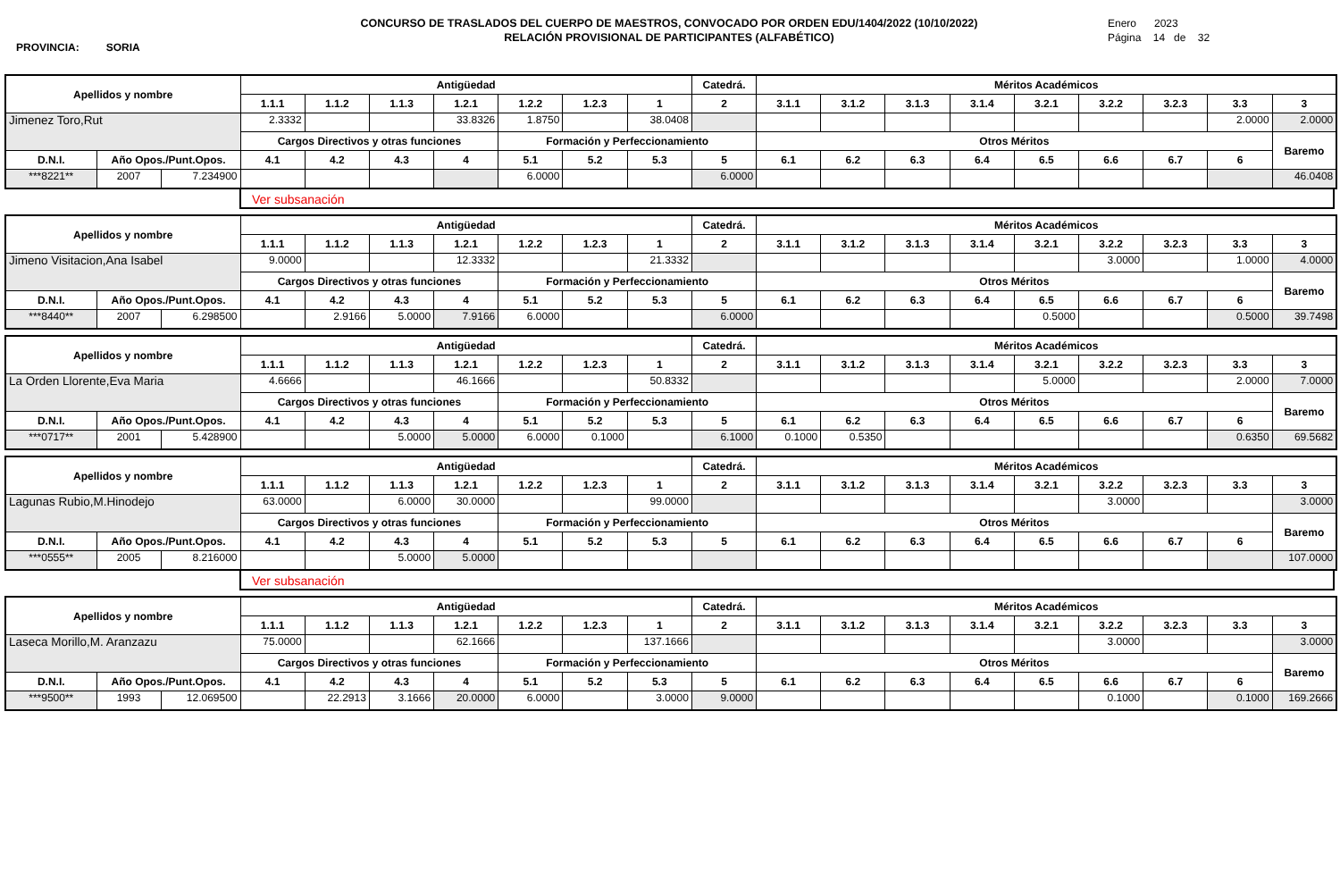PROVINCIA: SORIA
CONCURSO DE TRASLADOS DEL CUERPO DE MAESTROS, CONVOCADO POR ORDEN EDU/1404/2022 (10/10/2022)
RELACIÓN PROVISIONAL DE PARTICIPANTES (ALFABÉTICO)
Enero 2023
Página 14 de 32
| Apellidos y nombre | | | Antigüedad | | | | | | | Catedrá. | Méritos Académicos | | | | | | | | |
| --- | --- | --- | --- | --- | --- | --- | --- | --- | --- | --- | --- | --- | --- | --- | --- | --- | --- | --- | --- |
| | | | 1.1.1 | 1.1.2 | 1.1.3 | 1.2.1 | 1.2.2 | 1.2.3 | 1 | 2 | 3.1.1 | 3.1.2 | 3.1.3 | 3.1.4 | 3.2.1 | 3.2.2 | 3.2.3 | 3.3 | 3 |
| Jimenez Toro,Rut | | | 2.3332 | | | 33.8326 | 1.8750 | | 38.0408 | | | | | | | | | 2.0000 | 2.0000 |
| | | | Cargos Directivos y otras funciones | | | | Formación y Perfeccionamiento | | | | Otros Méritos | | | | | | | | Baremo |
| D.N.I. | Año Opos./Punt.Opos. | | 4.1 | 4.2 | 4.3 | 4 | 5.1 | 5.2 | 5.3 | 5 | 6.1 | 6.2 | 6.3 | 6.4 | 6.5 | 6.6 | 6.7 | 6 | |
| ***8221** | 2007 | 7.234900 | | | | | 6.0000 | | | 6.0000 | | | | | | | | | 46.0408 |
Ver subsanación
| Apellidos y nombre | | | Antigüedad | | | | | | | Catedrá. | Méritos Académicos | | | | | | | | |
| --- | --- | --- | --- | --- | --- | --- | --- | --- | --- | --- | --- | --- | --- | --- | --- | --- | --- | --- | --- |
| | | | 1.1.1 | 1.1.2 | 1.1.3 | 1.2.1 | 1.2.2 | 1.2.3 | 1 | 2 | 3.1.1 | 3.1.2 | 3.1.3 | 3.1.4 | 3.2.1 | 3.2.2 | 3.2.3 | 3.3 | 3 |
| Jimeno Visitacion,Ana Isabel | | | 9.0000 | | | 12.3332 | | | 21.3332 | | | | | | | 3.0000 | | 1.0000 | 4.0000 |
| | | | Cargos Directivos y otras funciones | | | | Formación y Perfeccionamiento | | | | Otros Méritos | | | | | | | | Baremo |
| D.N.I. | Año Opos./Punt.Opos. | | 4.1 | 4.2 | 4.3 | 4 | 5.1 | 5.2 | 5.3 | 5 | 6.1 | 6.2 | 6.3 | 6.4 | 6.5 | 6.6 | 6.7 | 6 | |
| ***8440** | 2007 | 6.298500 | | 2.9166 | 5.0000 | 7.9166 | 6.0000 | | | 6.0000 | | | | | 0.5000 | | | 0.5000 | 39.7498 |
| Apellidos y nombre | | | Antigüedad | | | | | | | Catedrá. | Méritos Académicos | | | | | | | | |
| --- | --- | --- | --- | --- | --- | --- | --- | --- | --- | --- | --- | --- | --- | --- | --- | --- | --- | --- | --- |
| | | | 1.1.1 | 1.1.2 | 1.1.3 | 1.2.1 | 1.2.2 | 1.2.3 | 1 | 2 | 3.1.1 | 3.1.2 | 3.1.3 | 3.1.4 | 3.2.1 | 3.2.2 | 3.2.3 | 3.3 | 3 |
| La Orden Llorente,Eva Maria | | | 4.6666 | | | 46.1666 | | | 50.8332 | | | | | | 5.0000 | | | 2.0000 | 7.0000 |
| | | | Cargos Directivos y otras funciones | | | | Formación y Perfeccionamiento | | | | Otros Méritos | | | | | | | | Baremo |
| D.N.I. | Año Opos./Punt.Opos. | | 4.1 | 4.2 | 4.3 | 4 | 5.1 | 5.2 | 5.3 | 5 | 6.1 | 6.2 | 6.3 | 6.4 | 6.5 | 6.6 | 6.7 | 6 | |
| ***0717** | 2001 | 5.428900 | | | 5.0000 | 5.0000 | 6.0000 | 0.1000 | | 6.1000 | 0.1000 | 0.5350 | | | | | | 0.6350 | 69.5682 |
| Apellidos y nombre | | | Antigüedad | | | | | | | Catedrá. | Méritos Académicos | | | | | | | | |
| --- | --- | --- | --- | --- | --- | --- | --- | --- | --- | --- | --- | --- | --- | --- | --- | --- | --- | --- | --- |
| | | | 1.1.1 | 1.1.2 | 1.1.3 | 1.2.1 | 1.2.2 | 1.2.3 | 1 | 2 | 3.1.1 | 3.1.2 | 3.1.3 | 3.1.4 | 3.2.1 | 3.2.2 | 3.2.3 | 3.3 | 3 |
| Lagunas Rubio,M.Hinodejo | | | 63.0000 | | 6.0000 | 30.0000 | | | 99.0000 | | | | | | | 3.0000 | | | 3.0000 |
| | | | Cargos Directivos y otras funciones | | | | Formación y Perfeccionamiento | | | | Otros Méritos | | | | | | | | Baremo |
| D.N.I. | Año Opos./Punt.Opos. | | 4.1 | 4.2 | 4.3 | 4 | 5.1 | 5.2 | 5.3 | 5 | 6.1 | 6.2 | 6.3 | 6.4 | 6.5 | 6.6 | 6.7 | 6 | |
| ***0555** | 2005 | 8.216000 | | | 5.0000 | 5.0000 | | | | | | | | | | | | | 107.0000 |
Ver subsanación
| Apellidos y nombre | | | Antigüedad | | | | | | | Catedrá. | Méritos Académicos | | | | | | | | |
| --- | --- | --- | --- | --- | --- | --- | --- | --- | --- | --- | --- | --- | --- | --- | --- | --- | --- | --- | --- |
| | | | 1.1.1 | 1.1.2 | 1.1.3 | 1.2.1 | 1.2.2 | 1.2.3 | 1 | 2 | 3.1.1 | 3.1.2 | 3.1.3 | 3.1.4 | 3.2.1 | 3.2.2 | 3.2.3 | 3.3 | 3 |
| Laseca Morillo,M. Aranzazu | | | 75.0000 | | | 62.1666 | | | 137.1666 | | | | | | | 3.0000 | | | 3.0000 |
| | | | Cargos Directivos y otras funciones | | | | Formación y Perfeccionamiento | | | | Otros Méritos | | | | | | | | Baremo |
| D.N.I. | Año Opos./Punt.Opos. | | 4.1 | 4.2 | 4.3 | 4 | 5.1 | 5.2 | 5.3 | 5 | 6.1 | 6.2 | 6.3 | 6.4 | 6.5 | 6.6 | 6.7 | 6 | |
| ***9500** | 1993 | 12.069500 | | 22.2913 | 3.1666 | 20.0000 | 6.0000 | | 3.0000 | 9.0000 | | | | | | 0.1000 | | 0.1000 | 169.2666 |